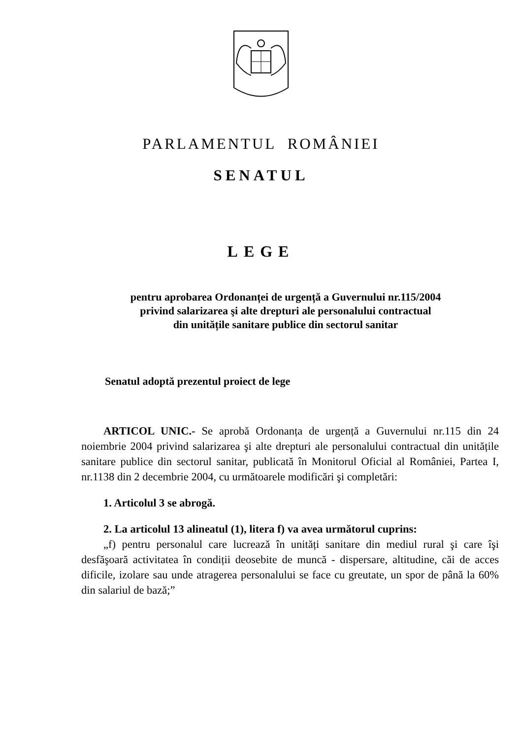PARLAMENTUL ROMÂNIEI
SENATUL
LEGE
pentru aprobarea Ordonanței de urgență a Guvernului nr.115/2004
privind salarizarea şi alte drepturi ale personalului contractual
din unitățile sanitare publice din sectorul sanitar
Senatul adoptă prezentul proiect de lege
ARTICOL UNIC.- Se aprobă Ordonanța de urgență a Guvernului nr.115 din 24 noiembrie 2004 privind salarizarea şi alte drepturi ale personalului contractual din unitățile sanitare publice din sectorul sanitar, publicată în Monitorul Oficial al României, Partea I, nr.1138 din 2 decembrie 2004, cu următoarele modificări şi completări:
1. Articolul 3 se abrogă.
2. La articolul 13 alineatul (1), litera f) va avea următorul cuprins:
„f) pentru personalul care lucrează în unități sanitare din mediul rural şi care îşi desfăşoară activitatea în condiții deosebite de muncă - dispersare, altitudine, căi de acces dificile, izolare sau unde atragerea personalului se face cu greutate, un spor de până la 60% din salariul de bază;”